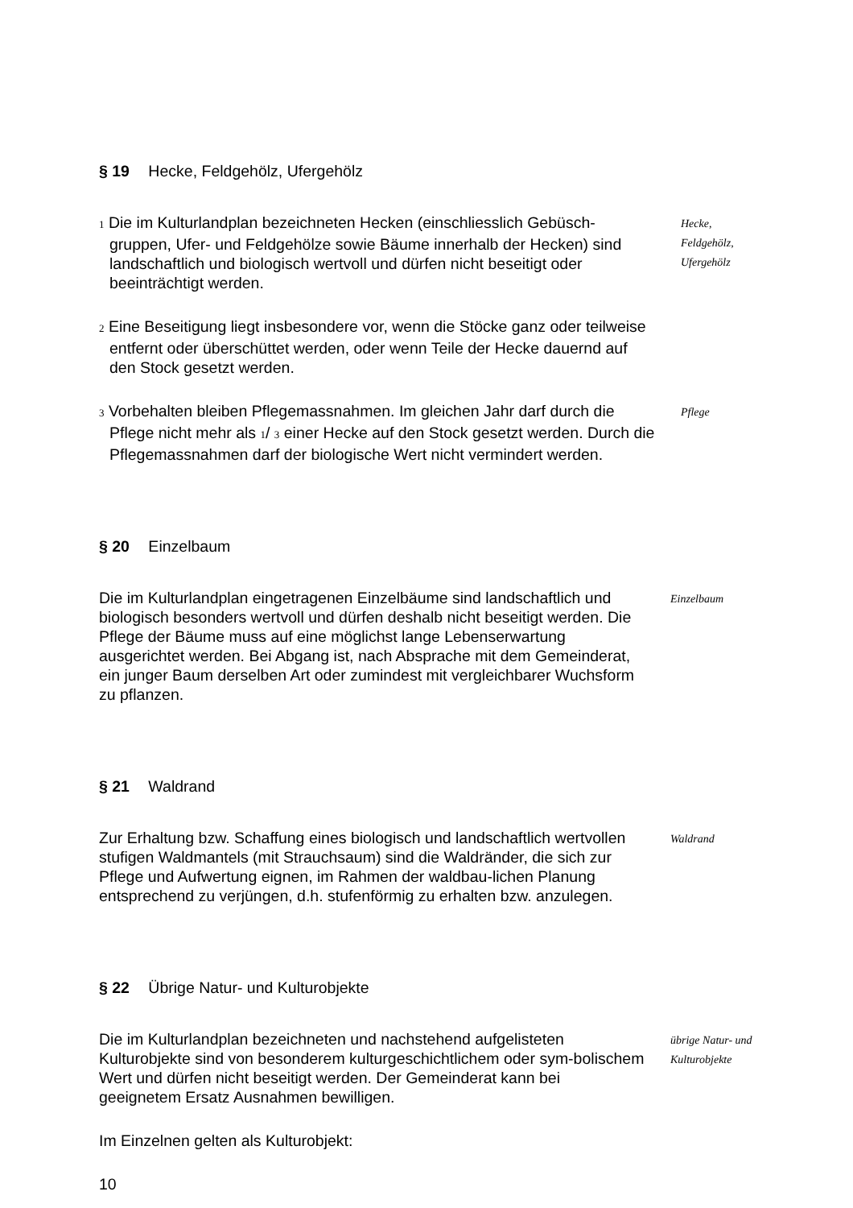§ 19 Hecke, Feldgehölz, Ufergehölz
1 Die im Kulturlandplan bezeichneten Hecken (einschliesslich Gebüsch-gruppen, Ufer- und Feldgehölze sowie Bäume innerhalb der Hecken) sind landschaftlich und biologisch wertvoll und dürfen nicht beseitigt oder beeinträchtigt werden.
Hecke,
Feldgehölz,
Ufergehölz
2 Eine Beseitigung liegt insbesondere vor, wenn die Stöcke ganz oder teilweise entfernt oder überschüttet werden, oder wenn Teile der Hecke dauernd auf den Stock gesetzt werden.
3 Vorbehalten bleiben Pflegemassnahmen. Im gleichen Jahr darf durch die Pflege nicht mehr als 1/ 3 einer Hecke auf den Stock gesetzt werden. Durch die Pflegemassnahmen darf der biologische Wert nicht vermindert werden.
Pflege
§ 20 Einzelbaum
Die im Kulturlandplan eingetragenen Einzelbäume sind landschaftlich und biologisch besonders wertvoll und dürfen deshalb nicht beseitigt werden. Die Pflege der Bäume muss auf eine möglichst lange Lebenserwartung ausgerichtet werden. Bei Abgang ist, nach Absprache mit dem Gemeinderat, ein junger Baum derselben Art oder zumindest mit vergleichbarer Wuchsform zu pflanzen.
Einzelbaum
§ 21 Waldrand
Zur Erhaltung bzw. Schaffung eines biologisch und landschaftlich wertvollen stufigen Waldmantels (mit Strauchsaum) sind die Waldränder, die sich zur Pflege und Aufwertung eignen, im Rahmen der waldbau-lichen Planung entsprechend zu verjüngen, d.h. stufenförmig zu erhalten bzw. anzulegen.
Waldrand
§ 22 Übrige Natur- und Kulturobjekte
Die im Kulturlandplan bezeichneten und nachstehend aufgelisteten Kulturobjekte sind von besonderem kulturgeschichtlichem oder sym-bolischem Wert und dürfen nicht beseitigt werden. Der Gemeinderat kann bei geeignetem Ersatz Ausnahmen bewilligen.
übrige Natur- und
Kulturobjekte
Im Einzelnen gelten als Kulturobjekt:
10